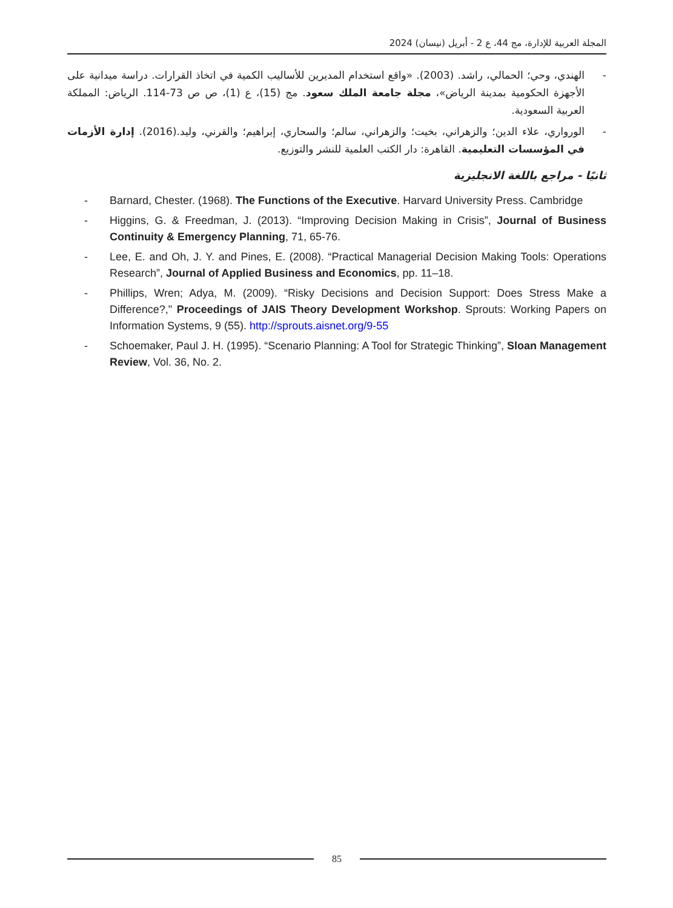المجلة العربية للإدارة، مج 44، ع 2 - أبريل (نيسان) 2024
- الهندي، وحي؛ الحمالي، راشد. (2003). «واقع استخدام المديرين للأساليب الكمية في اتخاذ القرارات. دراسة ميدانية على الأجهزة الحكومية بمدينة الرياض»، مجلة جامعة الملك سعود. مج (15)، ع (1)، ص ص 73-114. الرياض: المملكة العربية السعودية.
- الورواري، علاء الدين؛ والزهراني، بخيت؛ والزهراني، سالم؛ والسحاري، إبراهيم؛ والقرني، وليد.(2016). إدارة الأزمات في المؤسسات التعليمية. القاهرة: دار الكتب العلمية للنشر والتوزيع.
ثانيًا - مراجع باللغة الانجليزية
- Barnard, Chester. (1968). The Functions of the Executive. Harvard University Press. Cambridge
- Higgins, G. & Freedman, J. (2013). “Improving Decision Making in Crisis”, Journal of Business Continuity & Emergency Planning, 71, 65-76.
- Lee, E. and Oh, J. Y. and Pines, E. (2008). “Practical Managerial Decision Making Tools: Operations Research”, Journal of Applied Business and Economics, pp. 11–18.
- Phillips, Wren; Adya, M. (2009). “Risky Decisions and Decision Support: Does Stress Make a Difference?," Proceedings of JAIS Theory Development Workshop. Sprouts: Working Papers on Information Systems, 9 (55). http://sprouts.aisnet.org/9-55
- Schoemaker, Paul J. H. (1995). “Scenario Planning: A Tool for Strategic Thinking”, Sloan Management Review, Vol. 36, No. 2.
85